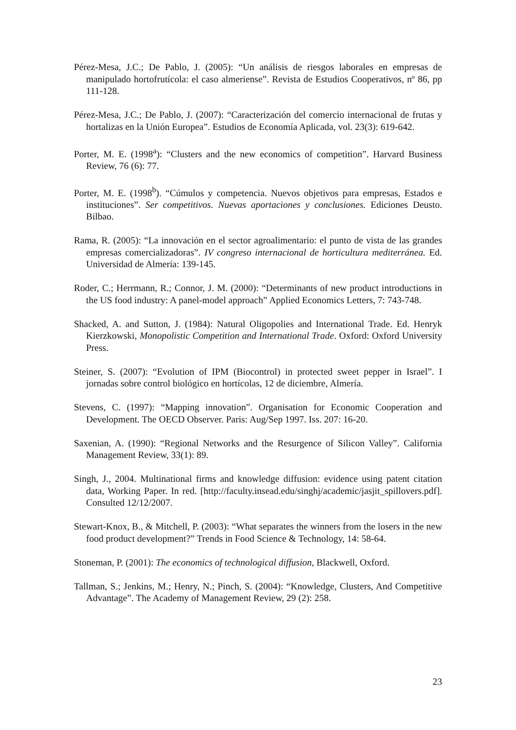Pérez-Mesa, J.C.; De Pablo, J. (2005): “Un análisis de riesgos laborales en empresas de manipulado hortofrutícola: el caso almeriense”. Revista de Estudios Cooperativos, nº 86, pp 111-128.
Pérez-Mesa, J.C.; De Pablo, J. (2007): “Caracterización del comercio internacional de frutas y hortalizas en la Unión Europea”. Estudios de Economía Aplicada, vol. 23(3): 619-642.
Porter, M. E. (1998<sup>a</sup>): “Clusters and the new economics of competition”. Harvard Business Review, 76 (6): 77.
Porter, M. E. (1998<sup>b</sup>). “Cúmulos y competencia. Nuevos objetivos para empresas, Estados e instituciones”. Ser competitivos. Nuevas aportaciones y conclusiones. Ediciones Deusto. Bilbao.
Rama, R. (2005): “La innovación en el sector agroalimentario: el punto de vista de las grandes empresas comercializadoras”. IV congreso internacional de horticultura mediterránea. Ed. Universidad de Almería: 139-145.
Roder, C.; Herrmann, R.; Connor, J. M. (2000): “Determinants of new product introductions in the US food industry: A panel-model approach” Applied Economics Letters, 7: 743-748.
Shacked, A. and Sutton, J. (1984): Natural Oligopolies and International Trade. Ed. Henryk Kierzkowski, Monopolistic Competition and International Trade. Oxford: Oxford University Press.
Steiner, S. (2007): “Evolution of IPM (Biocontrol) in protected sweet pepper in Israel”. I jornadas sobre control biológico en hortícolas, 12 de diciembre, Almería.
Stevens, C. (1997): “Mapping innovation”. Organisation for Economic Cooperation and Development. The OECD Observer. Paris: Aug/Sep 1997. Iss. 207: 16-20.
Saxenian, A. (1990): “Regional Networks and the Resurgence of Silicon Valley”. California Management Review, 33(1): 89.
Singh, J., 2004. Multinational firms and knowledge diffusion: evidence using patent citation data, Working Paper. In red. [http://faculty.insead.edu/singhj/academic/jasjit_spillovers.pdf]. Consulted 12/12/2007.
Stewart-Knox, B., & Mitchell, P. (2003): “What separates the winners from the losers in the new food product development?” Trends in Food Science & Technology, 14: 58-64.
Stoneman, P. (2001): The economics of technological diffusion, Blackwell, Oxford.
Tallman, S.; Jenkins, M.; Henry, N.; Pinch, S. (2004): “Knowledge, Clusters, And Competitive Advantage”. The Academy of Management Review, 29 (2): 258.
23